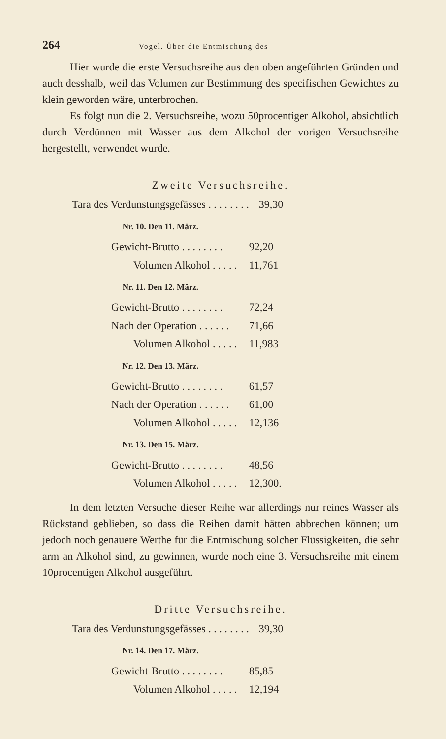264 Vogel. Über die Entmischung des
Hier wurde die erste Versuchsreihe aus den oben angeführten Gründen und auch desshalb, weil das Volumen zur Bestimmung des specifischen Gewichtes zu klein geworden wäre, unterbrochen.
Es folgt nun die 2. Versuchsreihe, wozu 50procentiger Alkohol, absichtlich durch Verdünnen mit Wasser aus dem Alkohol der vorigen Versuchsreihe hergestellt, verwendet wurde.
Zweite Versuchsreihe.
| Tara des Verdunstungsgefässes . . . . . . . . | 39,30 |
| Nr. 10. Den 11. März. | |
| Gewicht-Brutto . . . . . . . . | 92,20 |
| Volumen Alkohol . . . . . | 11,761 |
| Nr. 11. Den 12. März. | |
| Gewicht-Brutto . . . . . . . . | 72,24 |
| Nach der Operation . . . . . . | 71,66 |
| Volumen Alkohol . . . . . | 11,983 |
| Nr. 12. Den 13. März. | |
| Gewicht-Brutto . . . . . . . . | 61,57 |
| Nach der Operation . . . . . . | 61,00 |
| Volumen Alkohol . . . . . | 12,136 |
| Nr. 13. Den 15. März. | |
| Gewicht-Brutto . . . . . . . . | 48,56 |
| Volumen Alkohol . . . . . | 12,300. |
In dem letzten Versuche dieser Reihe war allerdings nur reines Wasser als Rückstand geblieben, so dass die Reihen damit hätten abbrechen können; um jedoch noch genauere Werthe für die Entmischung solcher Flüssigkeiten, die sehr arm an Alkohol sind, zu gewinnen, wurde noch eine 3. Versuchsreihe mit einem 10procentigen Alkohol ausgeführt.
Dritte Versuchsreihe.
| Tara des Verdunstungsgefässes . . . . . . . . | 39,30 |
| Nr. 14. Den 17. März. | |
| Gewicht-Brutto . . . . . . . . | 85,85 |
| Volumen Alkohol . . . . . | 12,194 |